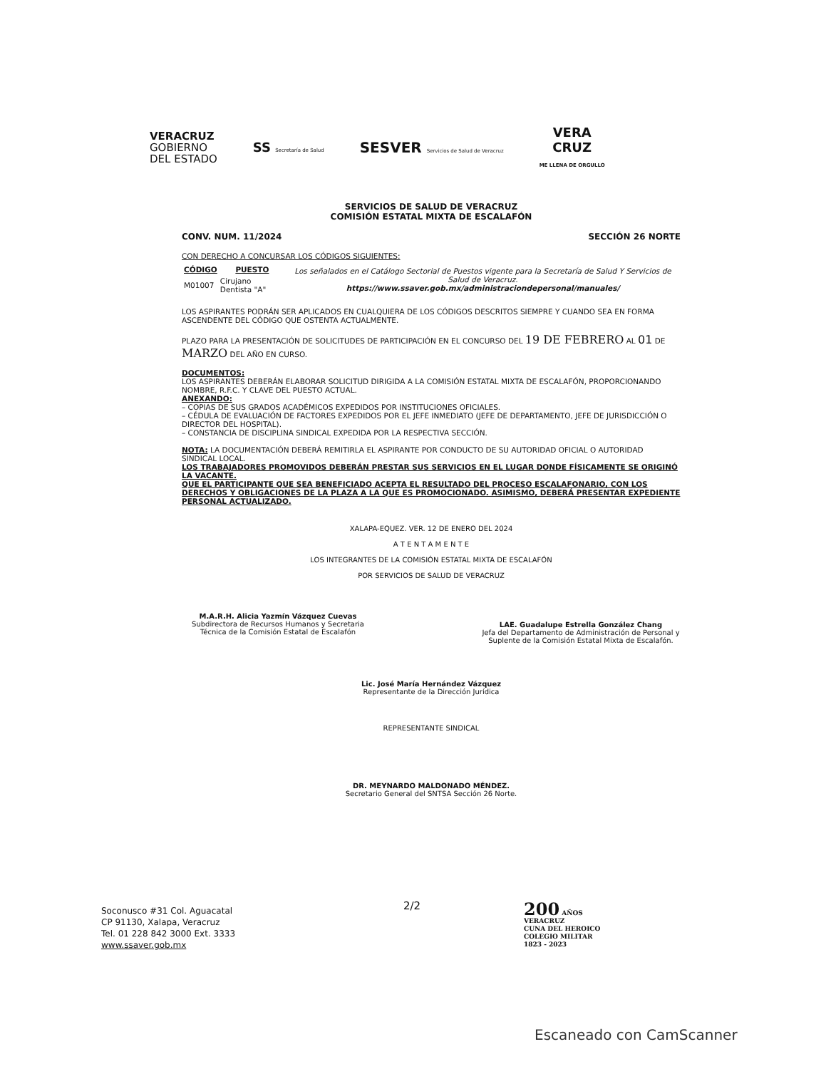VERACRUZ
GOBIERNO
DEL ESTADO
SS Secretaría de Salud
SESVER Servicios de Salud de Veracruz
VERA
CRUZ
ME LLENA DE ORGULLO
SERVICIOS DE SALUD DE VERACRUZ
COMISIÓN ESTATAL MIXTA DE ESCALAFÓN
CONV. NUM. 11/2024 SECCIÓN 26 NORTE
CON DERECHO A CONCURSAR LOS CÓDIGOS SIGUIENTES:
| CÓDIGO | PUESTO | Los señalados en el Catálogo Sectorial de Puestos vigente para la Secretaría de Salud Y Servicios de Salud de Veracruz. https://www.ssaver.gob.mx/administraciondepersonal/manuales/ |
| M01007 | Cirujano Dentista "A" | |
LOS ASPIRANTES PODRÁN SER APLICADOS EN CUALQUIERA DE LOS CÓDIGOS DESCRITOS SIEMPRE Y CUANDO SEA EN FORMA ASCENDENTE DEL CÓDIGO QUE OSTENTA ACTUALMENTE.
PLAZO PARA LA PRESENTACIÓN DE SOLICITUDES DE PARTICIPACIÓN EN EL CONCURSO DEL 19 DE FEBRERO AL 01 DE MARZO DEL AÑO EN CURSO.
DOCUMENTOS:
LOS ASPIRANTES DEBERÁN ELABORAR SOLICITUD DIRIGIDA A LA COMISIÓN ESTATAL MIXTA DE ESCALAFÓN, PROPORCIONANDO NOMBRE, R.F.C. Y CLAVE DEL PUESTO ACTUAL.
ANEXANDO:
– COPIAS DE SUS GRADOS ACADÉMICOS EXPEDIDOS POR INSTITUCIONES OFICIALES.
– CÉDULA DE EVALUACIÓN DE FACTORES EXPEDIDOS POR EL JEFE INMEDIATO (JEFE DE DEPARTAMENTO, JEFE DE JURISDICCIÓN O DIRECTOR DEL HOSPITAL).
– CONSTANCIA DE DISCIPLINA SINDICAL EXPEDIDA POR LA RESPECTIVA SECCIÓN.
NOTA: LA DOCUMENTACIÓN DEBERÁ REMITIRLA EL ASPIRANTE POR CONDUCTO DE SU AUTORIDAD OFICIAL O AUTORIDAD SINDICAL LOCAL.
LOS TRABAJADORES PROMOVIDOS DEBERÁN PRESTAR SUS SERVICIOS EN EL LUGAR DONDE FÍSICAMENTE SE ORIGINÓ LA VACANTE.
QUE EL PARTICIPANTE QUE SEA BENEFICIADO ACEPTA EL RESULTADO DEL PROCESO ESCALAFONARIO, CON LOS DERECHOS Y OBLIGACIONES DE LA PLAZA A LA QUE ES PROMOCIONADO. ASIMISMO, DEBERÁ PRESENTAR EXPEDIENTE PERSONAL ACTUALIZADO.
XALAPA-EQUEZ. VER. 12 DE ENERO DEL 2024
A T E N T A M E N T E
LOS INTEGRANTES DE LA COMISIÓN ESTATAL MIXTA DE ESCALAFÓN
POR SERVICIOS DE SALUD DE VERACRUZ
M.A.R.H. Alicia Yazmín Vázquez Cuevas
Subdirectora de Recursos Humanos y Secretaria Técnica de la Comisión Estatal de Escalafón
LAE. Guadalupe Estrella González Chang
Jefa del Departamento de Administración de Personal y Suplente de la Comisión Estatal Mixta de Escalafón.
Lic. José María Hernández Vázquez
Representante de la Dirección Jurídica
REPRESENTANTE SINDICAL
DR. MEYNARDO MALDONADO MÉNDEZ.
Secretario General del SNTSA Sección 26 Norte.
Soconusco #31 Col. Aguacatal
CP 91130, Xalapa, Veracruz
Tel. 01 228 842 3000 Ext. 3333
www.ssaver.gob.mx
2/2
200 AÑOS
VERACRUZ
CUNA DEL HEROICO
COLEGIO MILITAR
1823 - 2023
Escaneado con CamScanner